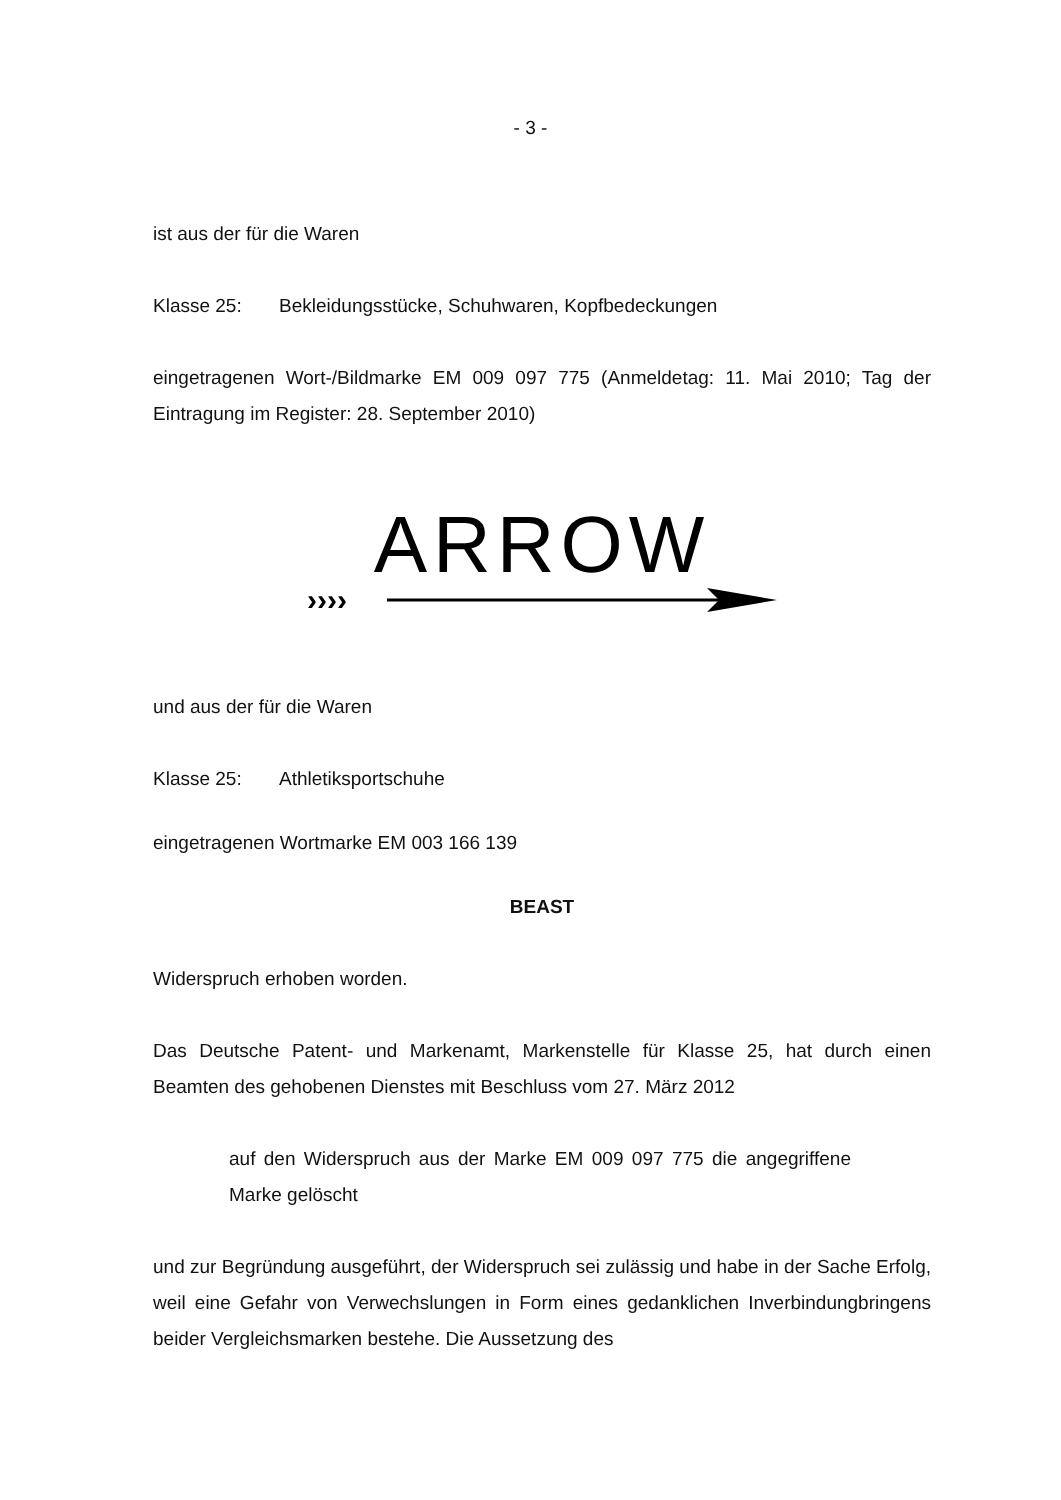- 3 -
ist aus der für die Waren
Klasse 25: Bekleidungsstücke, Schuhwaren, Kopfbedeckungen
eingetragenen Wort-/Bildmarke EM 009 097 775 (Anmeldetag: 11. Mai 2010; Tag der Eintragung im Register: 28. September 2010)
ARROW
››››
und aus der für die Waren
Klasse 25: Athletiksportschuhe
eingetragenen Wortmarke EM 003 166 139
BEAST
Widerspruch erhoben worden.
Das Deutsche Patent- und Markenamt, Markenstelle für Klasse 25, hat durch einen Beamten des gehobenen Dienstes mit Beschluss vom 27. März 2012
auf den Widerspruch aus der Marke EM 009 097 775 die angegriffene Marke gelöscht
und zur Begründung ausgeführt, der Widerspruch sei zulässig und habe in der Sache Erfolg, weil eine Gefahr von Verwechslungen in Form eines gedanklichen Inverbindungbringens beider Vergleichsmarken bestehe. Die Aussetzung des